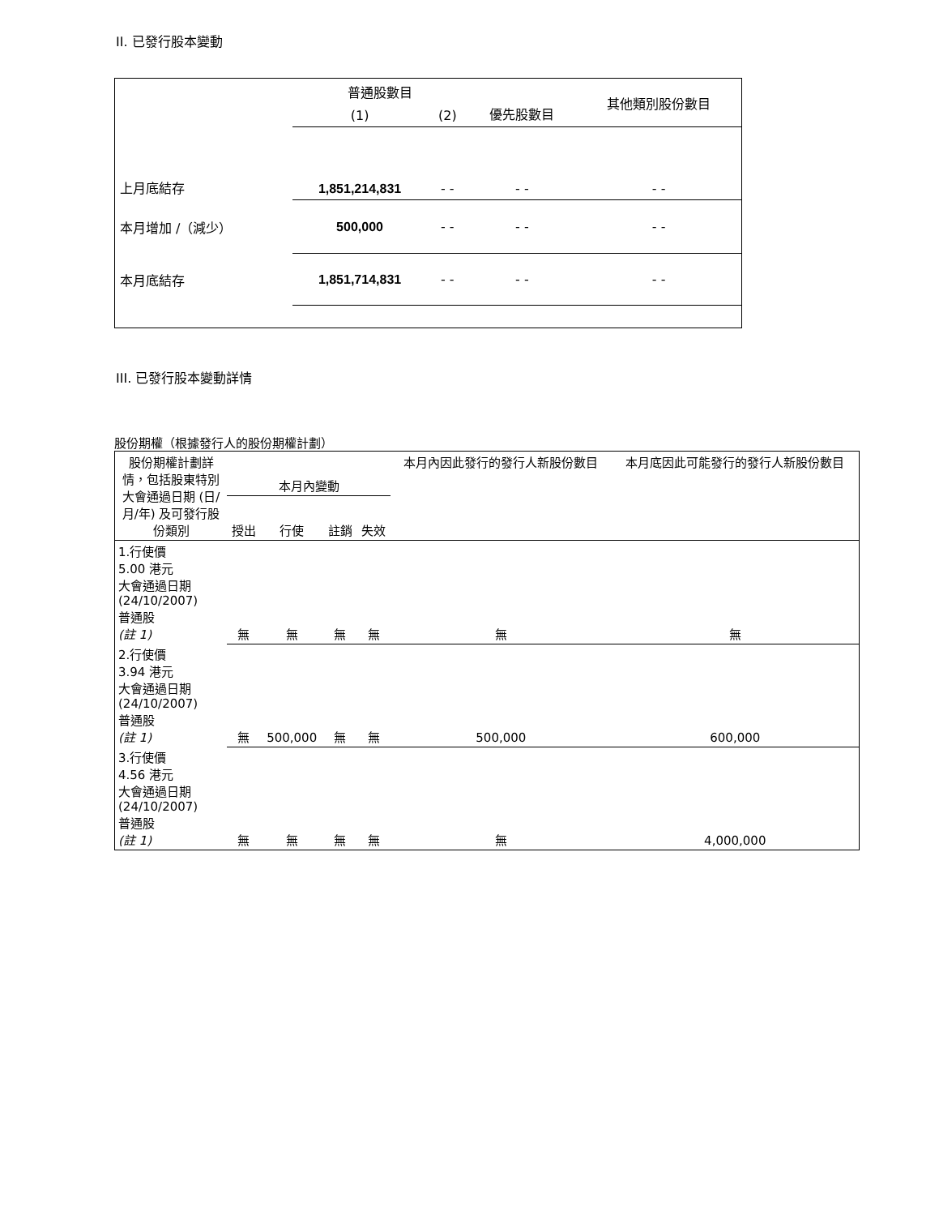II. 已發行股本變動
| | 普通股數目 | | 優先股數目 | 其他類別股份數目 |
| | (1) | (2) | | |
| 上月底結存 | 1,851,214,831 | - - | - - | - - |
| 本月增加 /（減少） | 500,000 | - - | - - | - - |
| 本月底結存 | 1,851,714,831 | - - | - - | - - |
III. 已發行股本變動詳情
股份期權（根據發行人的股份期權計劃）
| 股份期權計劃詳情，包括股東特別大會通過日期 (日/月/年) 及可發行股份類別 | 本月內變動 | | | | 本月內因此發行的發行人新股份數目 | 本月底因此可能發行的發行人新股份數目 |
| | 授出 | 行使 | 註銷 | 失效 | | |
| 1.行使價 5.00 港元 大會通過日期 (24/10/2007) 普通股 (註 1) | 無 | 無 | 無 | 無 | 無 | 無 |
| 2.行使價 3.94 港元 大會通過日期 (24/10/2007) 普通股 (註 1) | 無 | 500,000 | 無 | 無 | 500,000 | 600,000 |
| 3.行使價 4.56 港元 大會通過日期 (24/10/2007) 普通股 (註 1) | 無 | 無 | 無 | 無 | 無 | 4,000,000 |